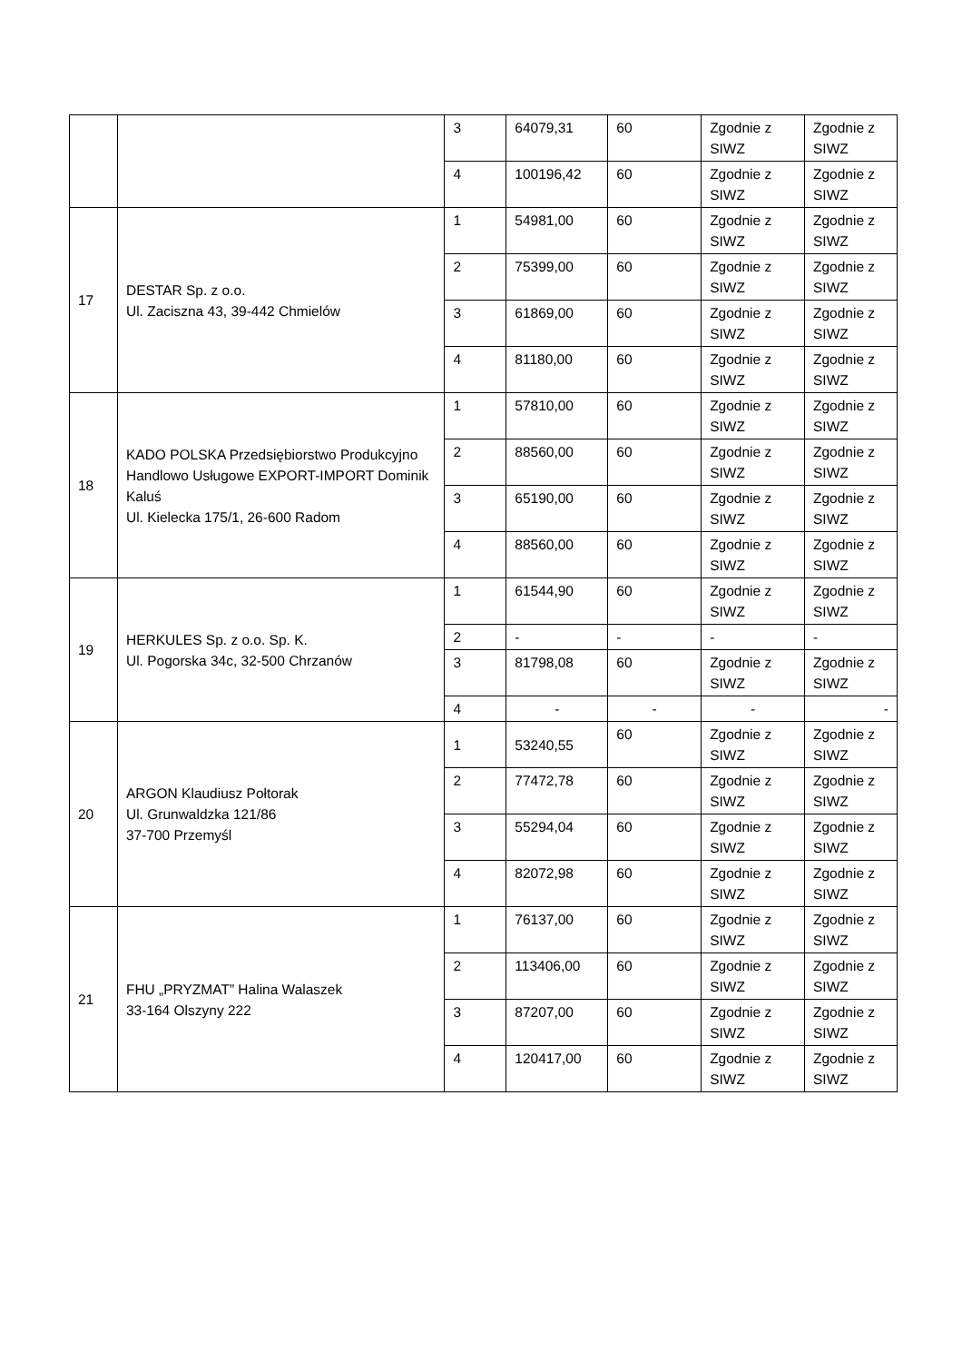| | | 3 | 64079,31 | 60 | Zgodnie z SIWZ | Zgodnie z SIWZ |
| | | 4 | 100196,42 | 60 | Zgodnie z SIWZ | Zgodnie z SIWZ |
| 17 | DESTAR Sp. z o.o. Ul. Zaciszna 43, 39-442 Chmielów | 1 | 54981,00 | 60 | Zgodnie z SIWZ | Zgodnie z SIWZ |
| | | 2 | 75399,00 | 60 | Zgodnie z SIWZ | Zgodnie z SIWZ |
| | | 3 | 61869,00 | 60 | Zgodnie z SIWZ | Zgodnie z SIWZ |
| | | 4 | 81180,00 | 60 | Zgodnie z SIWZ | Zgodnie z SIWZ |
| 18 | KADO POLSKA Przedsiębiorstwo Produkcyjno Handlowo Usługowe EXPORT-IMPORT Dominik Kaluś Ul. Kielecka 175/1, 26-600 Radom | 1 | 57810,00 | 60 | Zgodnie z SIWZ | Zgodnie z SIWZ |
| | | 2 | 88560,00 | 60 | Zgodnie z SIWZ | Zgodnie z SIWZ |
| | | 3 | 65190,00 | 60 | Zgodnie z SIWZ | Zgodnie z SIWZ |
| | | 4 | 88560,00 | 60 | Zgodnie z SIWZ | Zgodnie z SIWZ |
| 19 | HERKULES Sp. z o.o. Sp. K. Ul. Pogorska 34c, 32-500 Chrzanów | 1 | 61544,90 | 60 | Zgodnie z SIWZ | Zgodnie z SIWZ |
| | | 2 | - | - | - | - |
| | | 3 | 81798,08 | 60 | Zgodnie z SIWZ | Zgodnie z SIWZ |
| | | 4 | - | - | - | - |
| 20 | ARGON Klaudiusz Połtorak Ul. Grunwaldzka 121/86 37-700 Przemyśl | 1 | 53240,55 | 60 | Zgodnie z SIWZ | Zgodnie z SIWZ |
| | | 2 | 77472,78 | 60 | Zgodnie z SIWZ | Zgodnie z SIWZ |
| | | 3 | 55294,04 | 60 | Zgodnie z SIWZ | Zgodnie z SIWZ |
| | | 4 | 82072,98 | 60 | Zgodnie z SIWZ | Zgodnie z SIWZ |
| 21 | FHU „PRYZMAT” Halina Walaszek 33-164 Olszyny 222 | 1 | 76137,00 | 60 | Zgodnie z SIWZ | Zgodnie z SIWZ |
| | | 2 | 113406,00 | 60 | Zgodnie z SIWZ | Zgodnie z SIWZ |
| | | 3 | 87207,00 | 60 | Zgodnie z SIWZ | Zgodnie z SIWZ |
| | | 4 | 120417,00 | 60 | Zgodnie z SIWZ | Zgodnie z SIWZ |